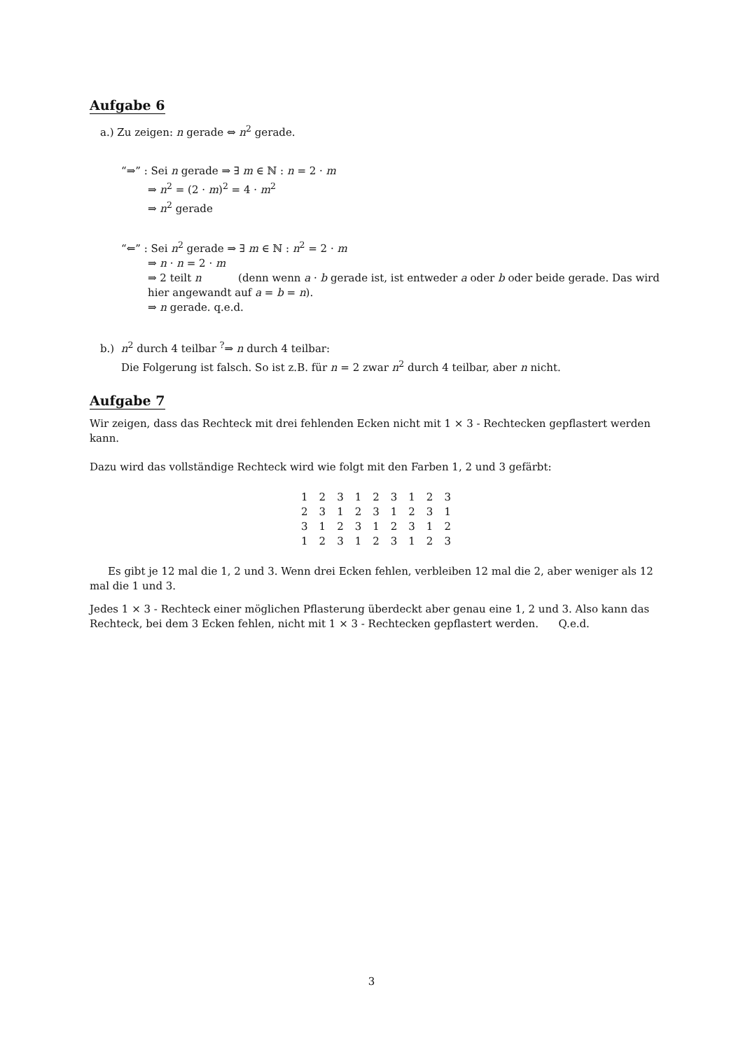Aufgabe 6
a.) Zu zeigen: n gerade ⇔ n<sup>2</sup> gerade.
“⇒” : Sei n gerade ⇒ ∃ m ∈ ℕ : n = 2 · m
⇒ n<sup>2</sup> = (2 · m)<sup>2</sup> = 4 · m<sup>2</sup>
⇒ n<sup>2</sup> gerade
“⇐” : Sei n<sup>2</sup> gerade ⇒ ∃ m ∈ ℕ : n<sup>2</sup> = 2 · m
⇒ n · n = 2 · m
⇒ 2 teilt n (denn wenn a · b gerade ist, ist entweder a oder b oder beide gerade. Das wird hier angewandt auf a = b = n).
⇒ n gerade. q.e.d.
b.) n<sup>2</sup> durch 4 teilbar <sup>?</sup>⇒ n durch 4 teilbar:
Die Folgerung ist falsch. So ist z.B. für n = 2 zwar n<sup>2</sup> durch 4 teilbar, aber n nicht.
Aufgabe 7
Wir zeigen, dass das Rechteck mit drei fehlenden Ecken nicht mit 1 × 3 - Rechtecken gepflastert werden kann.
Dazu wird das vollständige Rechteck wird wie folgt mit den Farben 1, 2 und 3 gefärbt:
| 1 | 2 | 3 | 1 | 2 | 3 | 1 | 2 | 3 |
| 2 | 3 | 1 | 2 | 3 | 1 | 2 | 3 | 1 |
| 3 | 1 | 2 | 3 | 1 | 2 | 3 | 1 | 2 |
| 1 | 2 | 3 | 1 | 2 | 3 | 1 | 2 | 3 |
Es gibt je 12 mal die 1, 2 und 3. Wenn drei Ecken fehlen, verbleiben 12 mal die 2, aber weniger als 12 mal die 1 und 3.
Jedes 1 × 3 - Rechteck einer möglichen Pflasterung überdeckt aber genau eine 1, 2 und 3. Also kann das Rechteck, bei dem 3 Ecken fehlen, nicht mit 1 × 3 - Rechtecken gepflastert werden. Q.e.d.
3